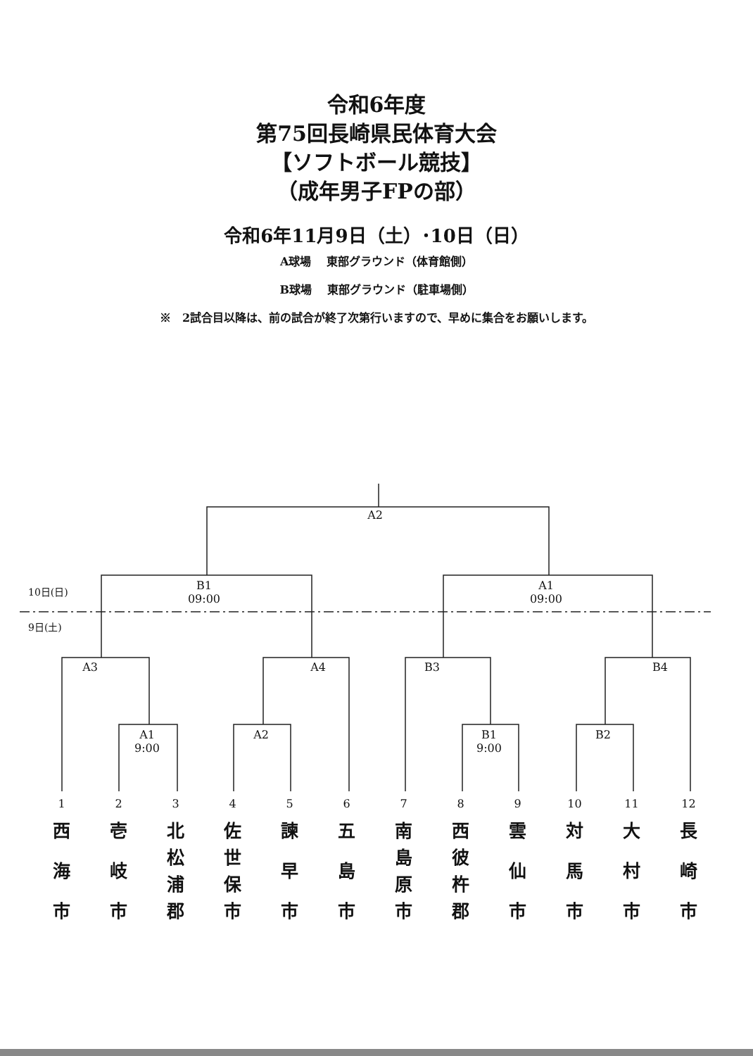令和6年度
第75回長崎県民体育大会
【ソフトボール競技】
（成年男子FPの部）
令和6年11月9日（土）･10日（日）
A球場　 東部グラウンド（体育館側）
B球場　 東部グラウンド（駐車場側）
※　2試合目以降は、前の試合が終了次第行いますので、早めに集合をお願いします。
A2
B1
09:00
A1
09:00
10日(日)
9日(土)
A3
A4
B3
B4
A1
9:00
A2
B1
9:00
B2
1
2
3
4
5
6
7
8
9
10
11
12
西
海
市
壱
岐
市
北松浦郡
佐世保市
諫
早
市
五
島
市
南島原市
西彼杵郡
雲
仙
市
対
馬
市
大
村
市
長
崎
市